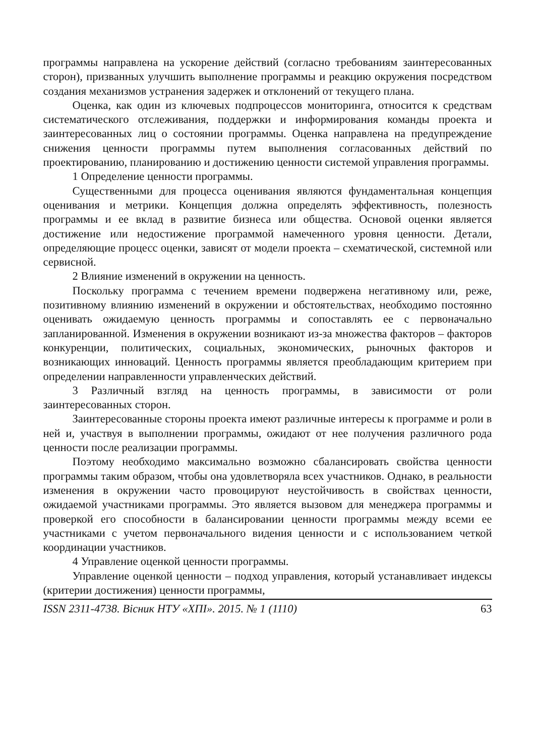программы направлена на ускорение действий (согласно требованиям заинтересованных сторон), призванных улучшить выполнение программы и реакцию окружения посредством создания механизмов устранения задержек и отклонений от текущего плана.
Оценка, как один из ключевых подпроцессов мониторинга, относится к средствам систематического отслеживания, поддержки и информирования команды проекта и заинтересованных лиц о состоянии программы. Оценка направлена на предупреждение снижения ценности программы путем выполнения согласованных действий по проектированию, планированию и достижению ценности системой управления программы.
1 Определение ценности программы.
Существенными для процесса оценивания являются фундаментальная концепция оценивания и метрики. Концепция должна определять эффективность, полезность программы и ее вклад в развитие бизнеса или общества. Основой оценки является достижение или недостижение программой намеченного уровня ценности. Детали, определяющие процесс оценки, зависят от модели проекта – схематической, системной или сервисной.
2 Влияние изменений в окружении на ценность.
Поскольку программа с течением времени подвержена негативному или, реже, позитивному влиянию изменений в окружении и обстоятельствах, необходимо постоянно оценивать ожидаемую ценность программы и сопоставлять ее с первоначально запланированной. Изменения в окружении возникают из-за множества факторов – факторов конкуренции, политических, социальных, экономических, рыночных факторов и возникающих инноваций. Ценность программы является преобладающим критерием при определении направленности управленческих действий.
3 Различный взгляд на ценность программы, в зависимости от роли заинтересованных сторон.
Заинтересованные стороны проекта имеют различные интересы к программе и роли в ней и, участвуя в выполнении программы, ожидают от нее получения различного рода ценности после реализации программы.
Поэтому необходимо максимально возможно сбалансировать свойства ценности программы таким образом, чтобы она удовлетворяла всех участников. Однако, в реальности изменения в окружении часто провоцируют неустойчивость в свойствах ценности, ожидаемой участниками программы. Это является вызовом для менеджера программы и проверкой его способности в балансировании ценности программы между всеми ее участниками с учетом первоначального видения ценности и с использованием четкой координации участников.
4 Управление оценкой ценности программы.
Управление оценкой ценности – подход управления, который устанавливает индексы (критерии достижения) ценности программы,
ISSN 2311-4738. Вісник НТУ «ХПІ». 2015. № 1 (1110) 63